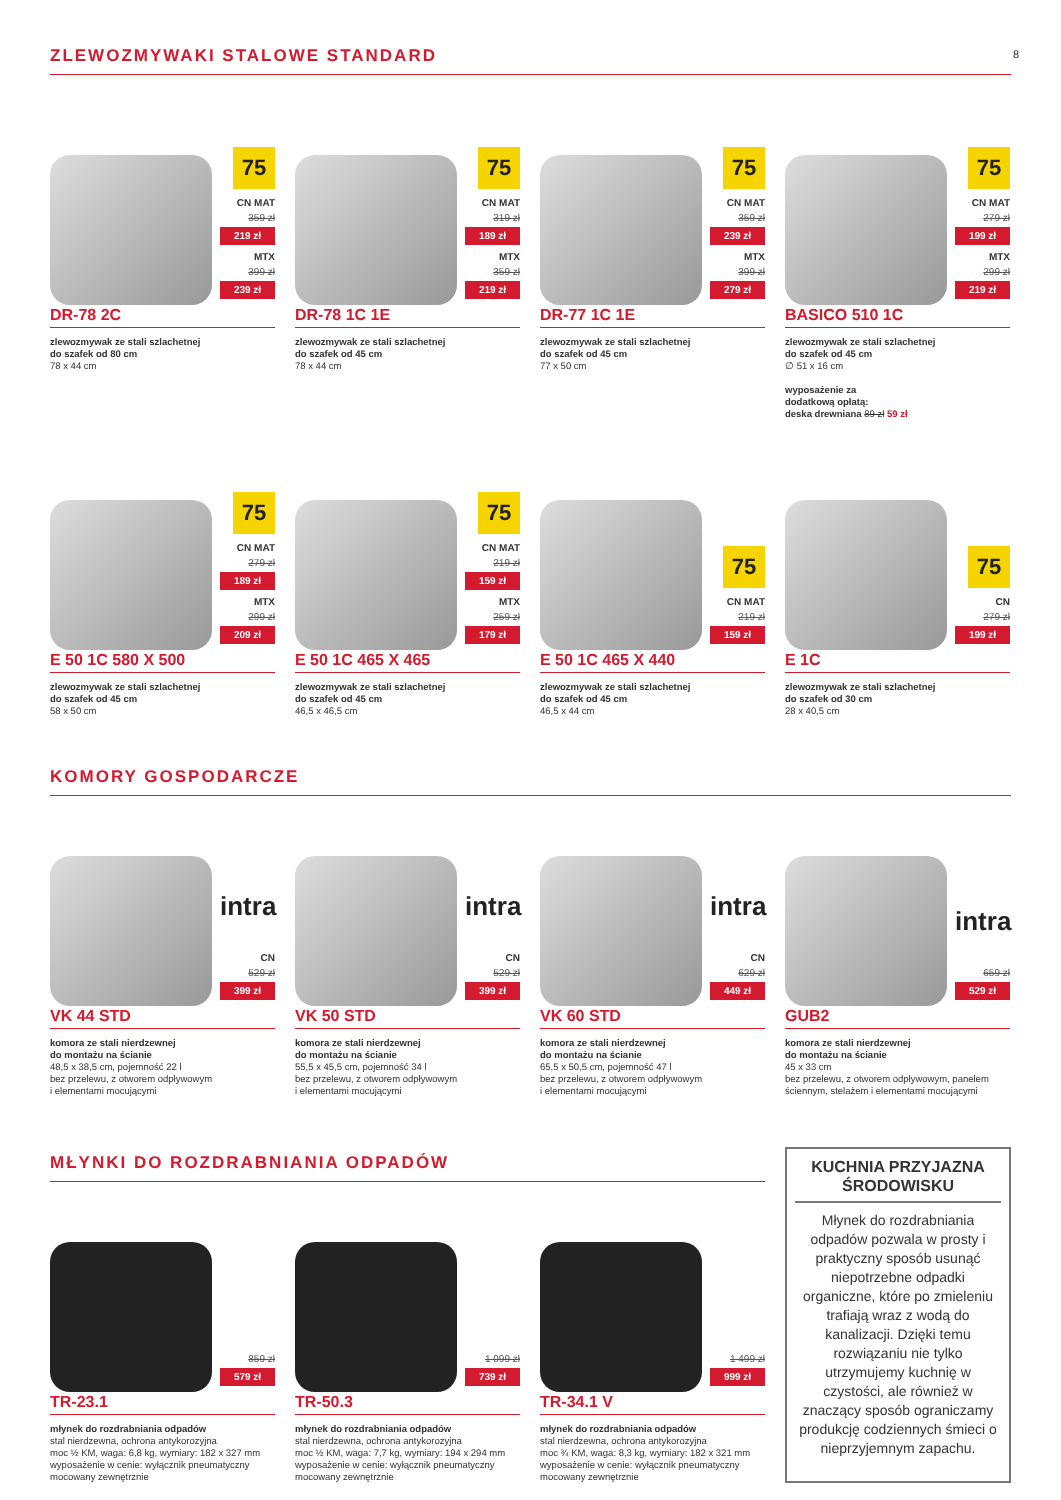8
ZLEWOZMYWAKI STALOWE STANDARD
75
CN MAT
359 zł
219 zł
MTX
399 zł
239 zł
DR-78 2C
zlewozmywak ze stali szlachetnej
do szafek od 80 cm
78 x 44 cm
75
CN MAT
319 zł
189 zł
MTX
359 zł
219 zł
DR-78 1C 1E
zlewozmywak ze stali szlachetnej
do szafek od 45 cm
78 x 44 cm
75
CN MAT
359 zł
239 zł
MTX
399 zł
279 zł
DR-77 1C 1E
zlewozmywak ze stali szlachetnej
do szafek od 45 cm
77 x 50 cm
75
CN MAT
279 zł
199 zł
MTX
299 zł
219 zł
BASICO 510 1C
zlewozmywak ze stali szlachetnej
do szafek od 45 cm
∅ 51 x 16 cm
wyposażenie za
dodatkową opłatą:
deska drewniana 89 zł 59 zł
75
CN MAT
279 zł
189 zł
MTX
299 zł
209 zł
E 50 1C 580 X 500
zlewozmywak ze stali szlachetnej
do szafek od 45 cm
58 x 50 cm
75
CN MAT
219 zł
159 zł
MTX
259 zł
179 zł
E 50 1C 465 X 465
zlewozmywak ze stali szlachetnej
do szafek od 45 cm
46,5 x 46,5 cm
75
CN MAT
219 zł
159 zł
E 50 1C 465 X 440
zlewozmywak ze stali szlachetnej
do szafek od 45 cm
46,5 x 44 cm
75
CN
279 zł
199 zł
E 1C
zlewozmywak ze stali szlachetnej
do szafek od 30 cm
28 x 40,5 cm
KOMORY GOSPODARCZE
intra
CN
529 zł
399 zł
VK 44 STD
komora ze stali nierdzewnej
do montażu na ścianie
48,5 x 38,5 cm, pojemność 22 l
bez przelewu, z otworem odpływowym
i elementami mocującymi
intra
CN
529 zł
399 zł
VK 50 STD
komora ze stali nierdzewnej
do montażu na ścianie
55,5 x 45,5 cm, pojemność 34 l
bez przelewu, z otworem odpływowym
i elementami mocującymi
intra
CN
629 zł
449 zł
VK 60 STD
komora ze stali nierdzewnej
do montażu na ścianie
65,5 x 50,5 cm, pojemność 47 l
bez przelewu, z otworem odpływowym
i elementami mocującymi
intra
659 zł
529 zł
GUB2
komora ze stali nierdzewnej
do montażu na ścianie
45 x 33 cm
bez przelewu, z otworem odpływowym, panelem ściennym, stelażem i elementami mocującymi
MŁYNKI DO ROZDRABNIANIA ODPADÓW
859 zł
579 zł
TR-23.1
młynek do rozdrabniania odpadów
stal nierdzewna, ochrona antykorozyjna
moc ½ KM, waga: 6,8 kg, wymiary: 182 x 327 mm
wyposażenie w cenie: wyłącznik pneumatyczny
mocowany zewnętrznie
1 099 zł
739 zł
TR-50.3
młynek do rozdrabniania odpadów
stal nierdzewna, ochrona antykorozyjna
moc ½ KM, waga: 7,7 kg, wymiary: 194 x 294 mm
wyposażenie w cenie: wyłącznik pneumatyczny
mocowany zewnętrznie
1 499 zł
999 zł
TR-34.1 V
młynek do rozdrabniania odpadów
stal nierdzewna, ochrona antykorozyjna
moc ¾ KM, waga: 8,3 kg, wymiary: 182 x 321 mm
wyposażenie w cenie: wyłącznik pneumatyczny
mocowany zewnętrznie
KUCHNIA PRZYJAZNA ŚRODOWISKU
Młynek do rozdrabniania odpadów pozwala w prosty i praktyczny sposób usunąć niepotrzebne odpadki organiczne, które po zmieleniu trafiają wraz z wodą do kanalizacji. Dzięki temu rozwiązaniu nie tylko utrzymujemy kuchnię w czystości, ale również w znaczący sposób ograniczamy produkcję codziennych śmieci o nieprzyjemnym zapachu.